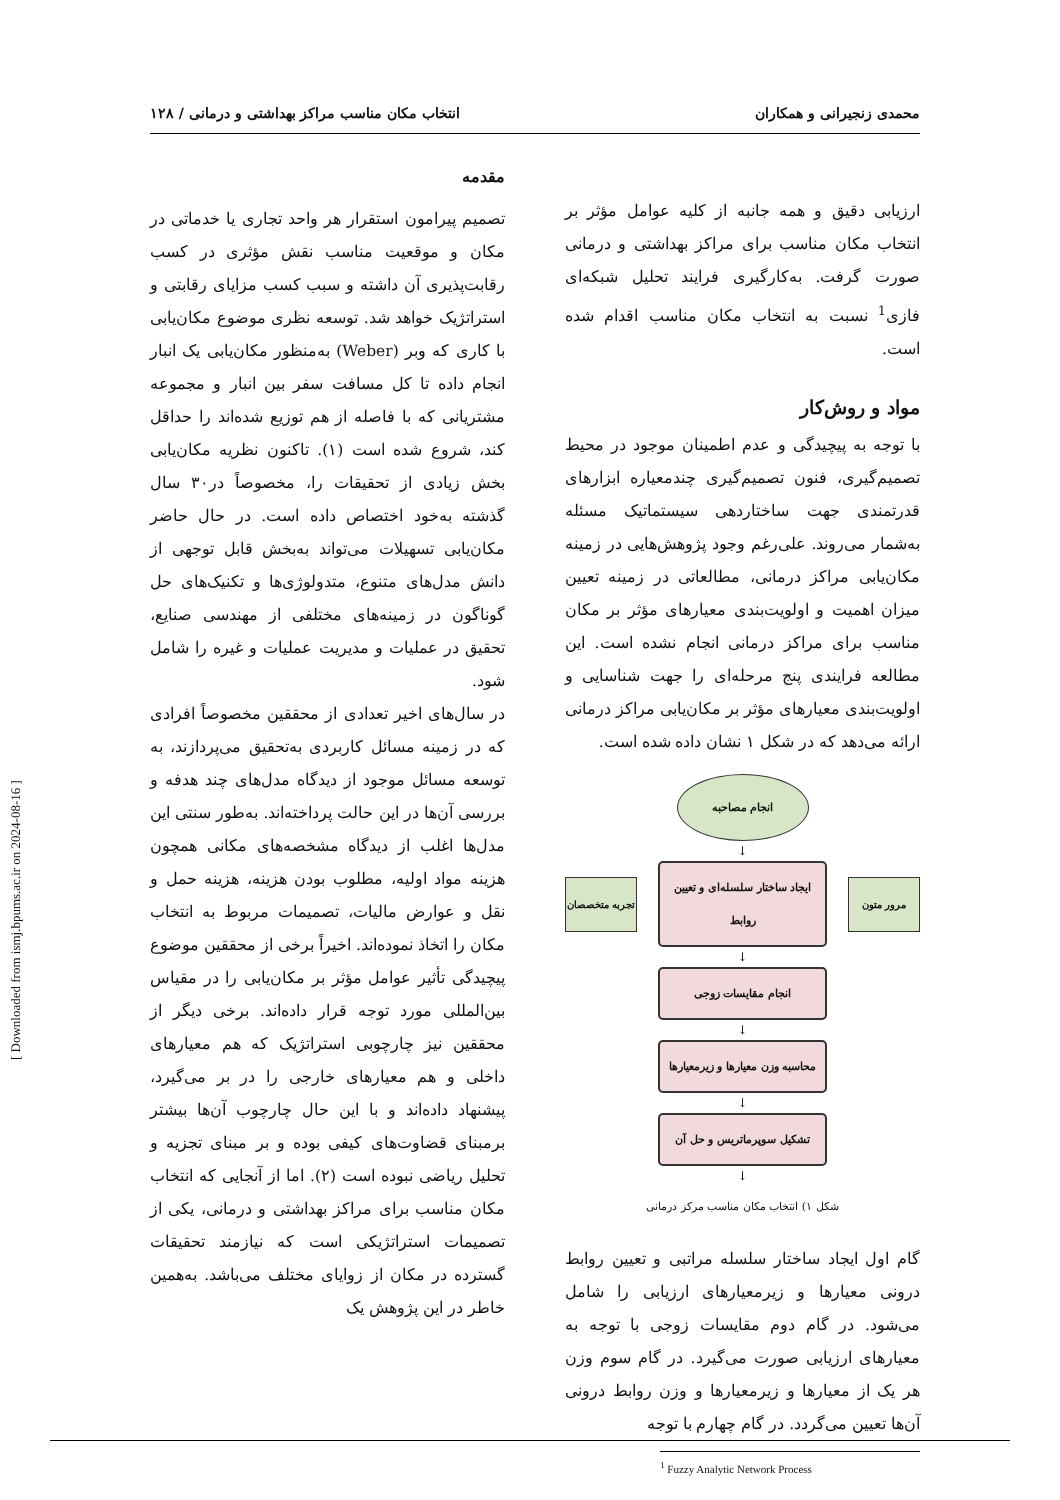محمدی زنجیرانی و همکاران انتخاب مکان مناسب مراکز بهداشتی و درمانی / ۱۲۸
مقدمه
تصمیم پیرامون استقرار هر واحد تجاری یا خدماتی در مکان و موقعیت مناسب نقش مؤثری در کسب رقابت‌پذیری آن داشته و سبب کسب مزایای رقابتی و استراتژیک خواهد شد. توسعه نظری موضوع مکان‌یابی با کاری که وبر (Weber) به‌منظور مکان‌یابی یک انبار انجام داده تا کل مسافت سفر بین انبار و مجموعه مشتریانی که با فاصله از هم توزیع شده‌اند را حداقل کند، شروع شده است (۱). تاکنون نظریه مکان‌یابی بخش زیادی از تحقیقات را، مخصوصاً در۳۰ سال گذشته به‌خود اختصاص داده است. در حال حاضر مکان‌یابی تسهیلات می‌تواند به‌بخش قابل توجهی از دانش مدل‌های متنوع، متدولوژی‌ها و تکنیک‌های حل گوناگون در زمینه‌های مختلفی از مهندسی صنایع، تحقیق در عملیات و مدیریت عملیات و غیره را شامل شود.
در سال‌های اخیر تعدادی از محققین مخصوصاً افرادی که در زمینه مسائل کاربردی به‌تحقیق می‌پردازند، به توسعه مسائل موجود از دیدگاه مدل‌های چند هدفه و بررسی آن‌ها در این حالت پرداخته‌اند. به‌طور سنتی این مدل‌ها اغلب از دیدگاه مشخصه‌های مکانی همچون هزینه مواد اولیه، مطلوب بودن هزینه، هزینه حمل و نقل و عوارض مالیات، تصمیمات مربوط به انتخاب مکان را اتخاذ نموده‌اند. اخیراً برخی از محققین موضوع پیچیدگی تأثیر عوامل مؤثر بر مکان‌یابی را در مقیاس بین‌المللی مورد توجه قرار داده‌اند. برخی دیگر از محققین نیز چارچوبی استراتژیک که هم معیارهای داخلی و هم معیارهای خارجی را در بر می‌گیرد، پیشنهاد داده‌اند و با این حال چارچوب آن‌ها بیشتر برمبنای قضاوت‌های کیفی بوده و بر مبنای تجزیه و تحلیل ریاضی نبوده است (۲). اما از آنجایی که انتخاب مکان مناسب برای مراکز بهداشتی و درمانی، یکی از تصمیمات استراتژیکی است که نیازمند تحقیقات گسترده در مکان از زوایای مختلف می‌باشد. به‌همین خاطر در این پژوهش یک
ارزیابی دقیق و همه جانبه از کلیه عوامل مؤثر بر انتخاب مکان مناسب برای مراکز بهداشتی و درمانی صورت گرفت. به‌کارگیری فرایند تحلیل شبکه‌ای فازی<sup>1</sup> نسبت به انتخاب مکان مناسب اقدام شده است.
مواد و روش‌کار
با توجه به پیچیدگی و عدم اطمینان موجود در محیط تصمیم‌گیری، فنون تصمیم‌گیری چندمعیاره ابزارهای قدرتمندی جهت ساختاردهی سیستماتیک مسئله به‌شمار می‌روند. علی‌رغم وجود پژوهش‌هایی در زمینه مکان‌یابی مراکز درمانی، مطالعاتی در زمینه تعیین میزان اهمیت و اولویت‌بندی معیارهای مؤثر بر مکان مناسب برای مراکز درمانی انجام نشده است. این مطالعه فرایندی پنج مرحله‌ای را جهت شناسایی و اولویت‌بندی معیارهای مؤثر بر مکان‌یابی مراکز درمانی ارائه می‌دهد که در شکل ۱ نشان داده شده است.
انجام مصاحبه
↓
تجربه متخصصان
ایجاد ساختار سلسله‌ای و تعیین روابط
مرور متون
↓
انجام مقایسات زوجی
↓
محاسبه وزن معیارها و زیرمعیارها
↓
تشکیل سوپرماتریس و حل آن
↓
شکل ۱) انتخاب مکان مناسب مرکز درمانی
گام اول ایجاد ساختار سلسله مراتبی و تعیین روابط درونی معیارها و زیرمعیارهای ارزیابی را شامل می‌شود. در گام دوم مقایسات زوجی با توجه به معیارهای ارزیابی صورت می‌گیرد. در گام سوم وزن هر یک از معیارها و زیرمعیارها و وزن روابط درونی آن‌ها تعیین می‌گردد. در گام چهارم با توجه
<sup>1</sup> Fuzzy Analytic Network Process
[ Downloaded from ismj.bpums.ac.ir on 2024-08-16 ]